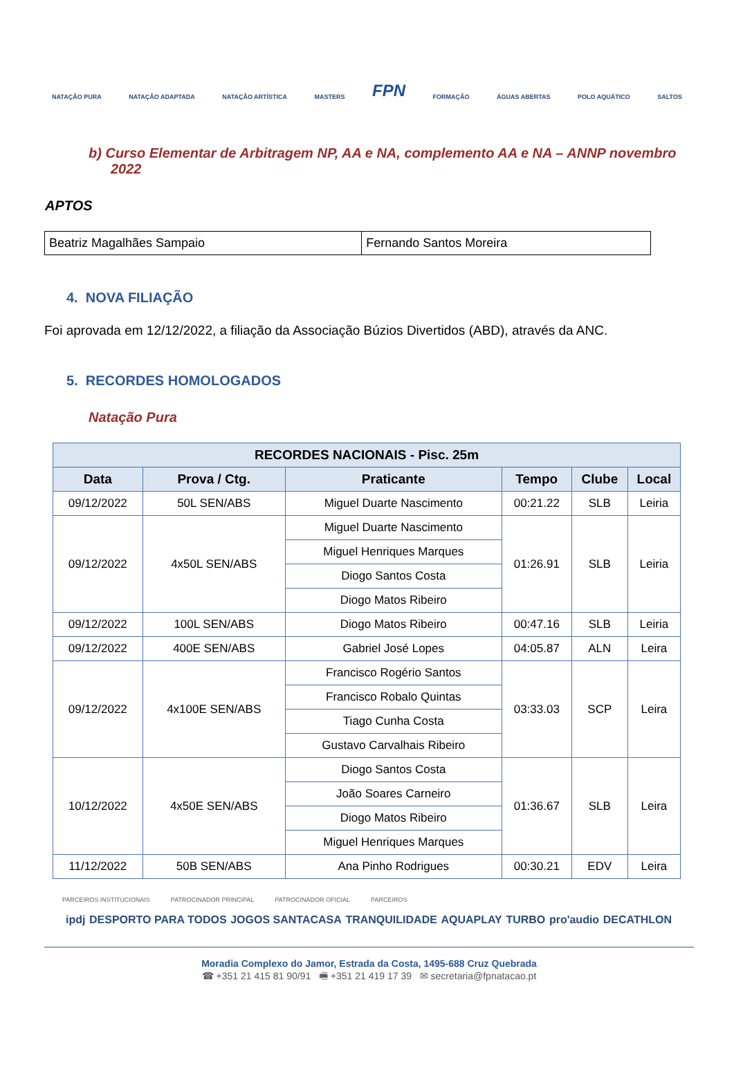NATAÇÃO PURA NATAÇÃO ADAPTADA NATAÇÃO ARTÍSTICA MASTERS FPN FORMAÇÃO ÁGUAS ABERTAS POLO AQUÁTICO SALTOS
b) Curso Elementar de Arbitragem NP, AA e NA, complemento AA e NA – ANNP novembro 2022
APTOS
| Beatriz Magalhães Sampaio | Fernando Santos Moreira |
4. NOVA FILIAÇÃO
Foi aprovada em 12/12/2022, a filiação da Associação Búzios Divertidos (ABD), através da ANC.
5. RECORDES HOMOLOGADOS
Natação Pura
| RECORDES NACIONAIS - Pisc. 25m | | | | | |
| --- | --- | --- | --- | --- | --- |
| Data | Prova / Ctg. | Praticante | Tempo | Clube | Local |
| 09/12/2022 | 50L SEN/ABS | Miguel Duarte Nascimento | 00:21.22 | SLB | Leiria |
| 09/12/2022 | 4x50L SEN/ABS | Miguel Duarte Nascimento | 01:26.91 | SLB | Leiria |
| | | Miguel Henriques Marques | | | |
| | | Diogo Santos Costa | | | |
| | | Diogo Matos Ribeiro | | | |
| 09/12/2022 | 100L SEN/ABS | Diogo Matos Ribeiro | 00:47.16 | SLB | Leiria |
| 09/12/2022 | 400E SEN/ABS | Gabriel José Lopes | 04:05.87 | ALN | Leira |
| 09/12/2022 | 4x100E SEN/ABS | Francisco Rogério Santos | 03:33.03 | SCP | Leira |
| | | Francisco Robalo Quintas | | | |
| | | Tiago Cunha Costa | | | |
| | | Gustavo Carvalhais Ribeiro | | | |
| 10/12/2022 | 4x50E SEN/ABS | Diogo Santos Costa | 01:36.67 | SLB | Leira |
| | | João Soares Carneiro | | | |
| | | Diogo Matos Ribeiro | | | |
| | | Miguel Henriques Marques | | | |
| 11/12/2022 | 50B SEN/ABS | Ana Pinho Rodrigues | 00:30.21 | EDV | Leira |
PARCEIROS INSTITUCIONAIS PATROCINADOR PRINCIPAL PATROCINADOR OFICIAL PARCEIROS
ipdj DESPORTO PARA TODOS JOGOS SANTACASA TRANQUILIDADE AQUAPLAY TURBO pro'audio DECATHLON
Moradia Complexo do Jamor, Estrada da Costa, 1495-688 Cruz Quebrada
☎ +351 21 415 81 90/91 🖷 +351 21 419 17 39 ✉ secretaria@fpnatacao.pt